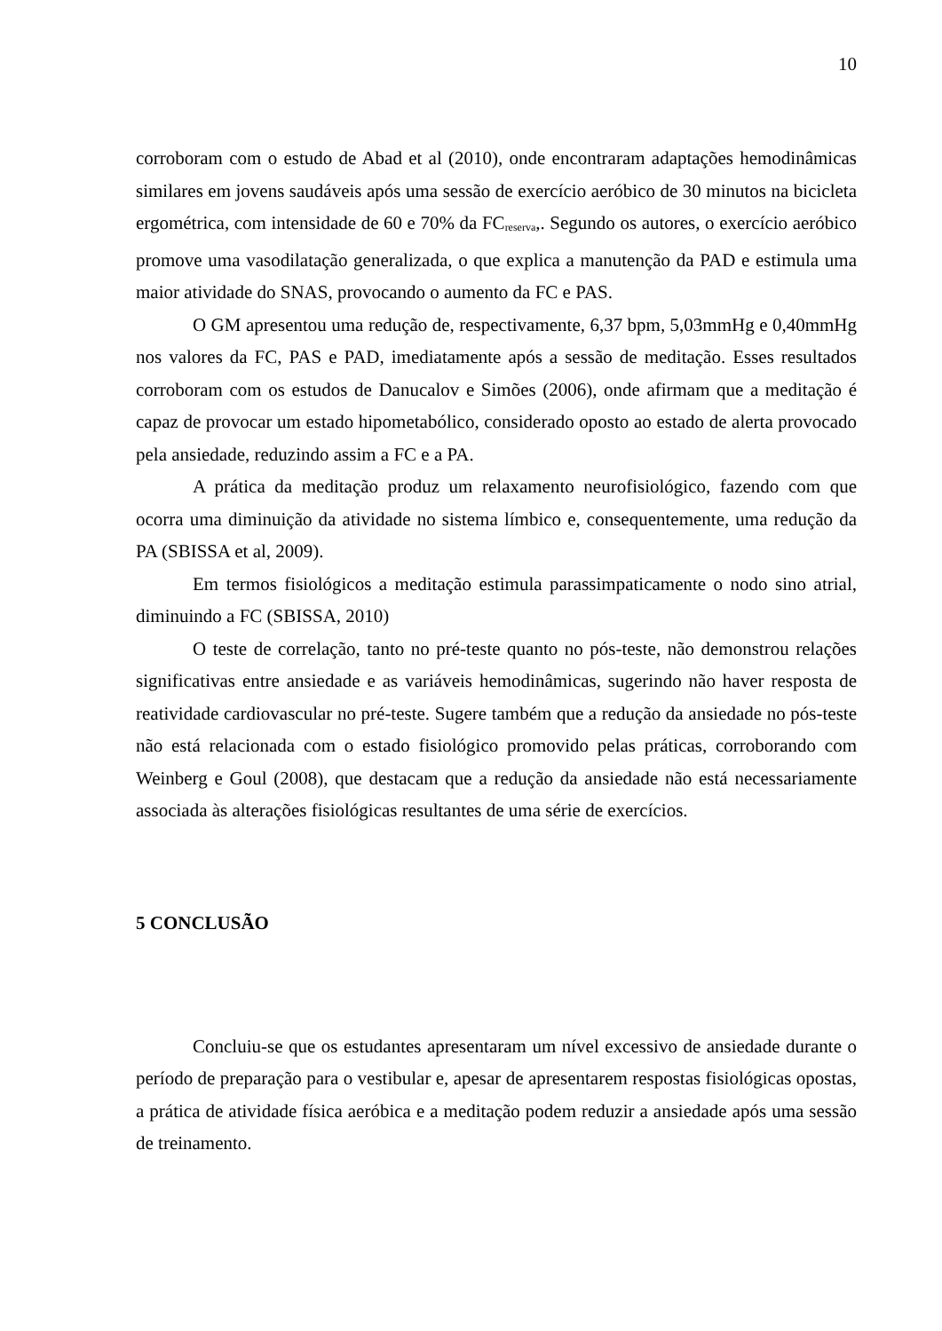10
corroboram com o estudo de Abad et al (2010), onde encontraram adaptações hemodinâmicas similares em jovens saudáveis após uma sessão de exercício aeróbico de 30 minutos na bicicleta ergométrica, com intensidade de 60 e 70% da FC<sub>reserva</sub>,. Segundo os autores, o exercício aeróbico promove uma vasodilatação generalizada, o que explica a manutenção da PAD e estimula uma maior atividade do SNAS, provocando o aumento da FC e PAS.
O GM apresentou uma redução de, respectivamente, 6,37 bpm, 5,03mmHg e 0,40mmHg nos valores da FC, PAS e PAD, imediatamente após a sessão de meditação. Esses resultados corroboram com os estudos de Danucalov e Simões (2006), onde afirmam que a meditação é capaz de provocar um estado hipometabólico, considerado oposto ao estado de alerta provocado pela ansiedade, reduzindo assim a FC e a PA.
A prática da meditação produz um relaxamento neurofisiológico, fazendo com que ocorra uma diminuição da atividade no sistema límbico e, consequentemente, uma redução da PA (SBISSA et al, 2009).
Em termos fisiológicos a meditação estimula parassimpaticamente o nodo sino atrial, diminuindo a FC (SBISSA, 2010)
O teste de correlação, tanto no pré-teste quanto no pós-teste, não demonstrou relações significativas entre ansiedade e as variáveis hemodinâmicas, sugerindo não haver resposta de reatividade cardiovascular no pré-teste. Sugere também que a redução da ansiedade no pós-teste não está relacionada com o estado fisiológico promovido pelas práticas, corroborando com Weinberg e Goul (2008), que destacam que a redução da ansiedade não está necessariamente associada às alterações fisiológicas resultantes de uma série de exercícios.
5 CONCLUSÃO
Concluiu-se que os estudantes apresentaram um nível excessivo de ansiedade durante o período de preparação para o vestibular e, apesar de apresentarem respostas fisiológicas opostas, a prática de atividade física aeróbica e a meditação podem reduzir a ansiedade após uma sessão de treinamento.